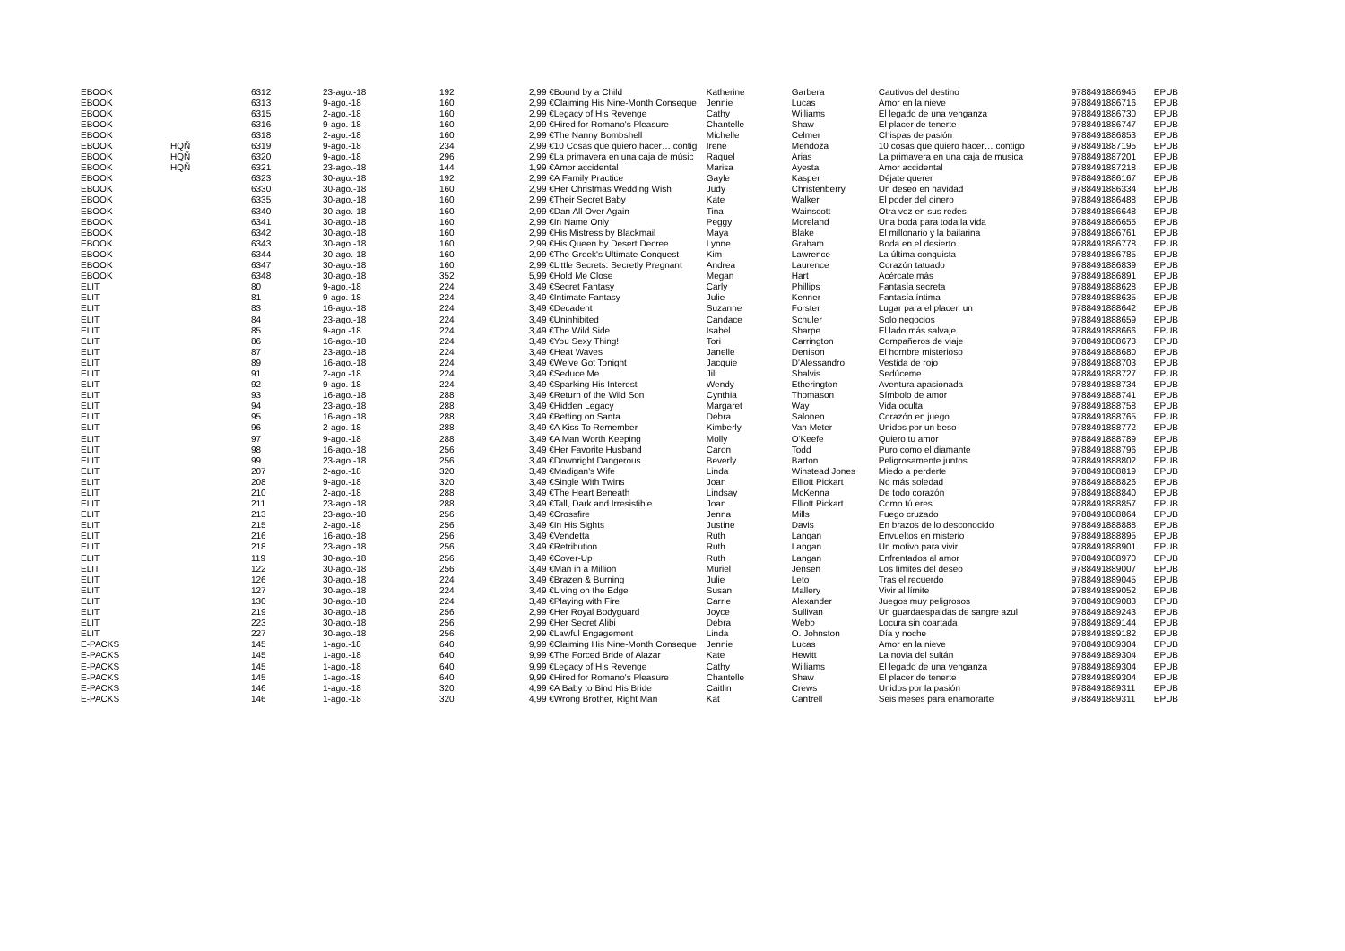| EBOOK | | 6312 | 23-ago.-18 | 192 | 2,99 € | Bound by a Child | Katherine | Garbera | Cautivos del destino | 9788491886945 | EPUB |
| EBOOK | | 6313 | 9-ago.-18 | 160 | 2,99 € | Claiming His Nine-Month Conseque | Jennie | Lucas | Amor en la nieve | 9788491886716 | EPUB |
| EBOOK | | 6315 | 2-ago.-18 | 160 | 2,99 € | Legacy of His Revenge | Cathy | Williams | El legado de una venganza | 9788491886730 | EPUB |
| EBOOK | | 6316 | 9-ago.-18 | 160 | 2,99 € | Hired for Romano's Pleasure | Chantelle | Shaw | El placer de tenerte | 9788491886747 | EPUB |
| EBOOK | | 6318 | 2-ago.-18 | 160 | 2,99 € | The Nanny Bombshell | Michelle | Celmer | Chispas de pasión | 9788491886853 | EPUB |
| EBOOK | HQÑ | 6319 | 9-ago.-18 | 234 | 2,99 € | 10 Cosas que quiero hacer… contig | Irene | Mendoza | 10 cosas que quiero hacer… contigo | 9788491887195 | EPUB |
| EBOOK | HQÑ | 6320 | 9-ago.-18 | 296 | 2,99 € | La primavera en una caja de músic | Raquel | Arias | La primavera en una caja de musica | 9788491887201 | EPUB |
| EBOOK | HQÑ | 6321 | 23-ago.-18 | 144 | 1,99 € | Amor accidental | Marisa | Ayesta | Amor accidental | 9788491887218 | EPUB |
| EBOOK | | 6323 | 30-ago.-18 | 192 | 2,99 € | A Family Practice | Gayle | Kasper | Déjate querer | 9788491886167 | EPUB |
| EBOOK | | 6330 | 30-ago.-18 | 160 | 2,99 € | Her Christmas Wedding Wish | Judy | Christenberry | Un deseo en navidad | 9788491886334 | EPUB |
| EBOOK | | 6335 | 30-ago.-18 | 160 | 2,99 € | Their Secret Baby | Kate | Walker | El poder del dinero | 9788491886488 | EPUB |
| EBOOK | | 6340 | 30-ago.-18 | 160 | 2,99 € | Dan All Over Again | Tina | Wainscott | Otra vez en sus redes | 9788491886648 | EPUB |
| EBOOK | | 6341 | 30-ago.-18 | 160 | 2,99 € | In Name Only | Peggy | Moreland | Una boda para toda la vida | 9788491886655 | EPUB |
| EBOOK | | 6342 | 30-ago.-18 | 160 | 2,99 € | His Mistress by Blackmail | Maya | Blake | El millonario y la bailarina | 9788491886761 | EPUB |
| EBOOK | | 6343 | 30-ago.-18 | 160 | 2,99 € | His Queen by Desert Decree | Lynne | Graham | Boda en el desierto | 9788491886778 | EPUB |
| EBOOK | | 6344 | 30-ago.-18 | 160 | 2,99 € | The Greek's Ultimate Conquest | Kim | Lawrence | La última conquista | 9788491886785 | EPUB |
| EBOOK | | 6347 | 30-ago.-18 | 160 | 2,99 € | Little Secrets: Secretly Pregnant | Andrea | Laurence | Corazón tatuado | 9788491886839 | EPUB |
| EBOOK | | 6348 | 30-ago.-18 | 352 | 5,99 € | Hold Me Close | Megan | Hart | Acércate más | 9788491886891 | EPUB |
| ELIT | | 80 | 9-ago.-18 | 224 | 3,49 € | Secret Fantasy | Carly | Phillips | Fantasía secreta | 9788491888628 | EPUB |
| ELIT | | 81 | 9-ago.-18 | 224 | 3,49 € | Intimate Fantasy | Julie | Kenner | Fantasía íntima | 9788491888635 | EPUB |
| ELIT | | 83 | 16-ago.-18 | 224 | 3,49 € | Decadent | Suzanne | Forster | Lugar para el placer, un | 9788491888642 | EPUB |
| ELIT | | 84 | 23-ago.-18 | 224 | 3,49 € | Uninhibited | Candace | Schuler | Solo negocios | 9788491888659 | EPUB |
| ELIT | | 85 | 9-ago.-18 | 224 | 3,49 € | The Wild Side | Isabel | Sharpe | El lado más salvaje | 9788491888666 | EPUB |
| ELIT | | 86 | 16-ago.-18 | 224 | 3,49 € | You Sexy Thing! | Tori | Carrington | Compañeros de viaje | 9788491888673 | EPUB |
| ELIT | | 87 | 23-ago.-18 | 224 | 3,49 € | Heat Waves | Janelle | Denison | El hombre misterioso | 9788491888680 | EPUB |
| ELIT | | 89 | 16-ago.-18 | 224 | 3,49 € | We've Got Tonight | Jacquie | D'Alessandro | Vestida de rojo | 9788491888703 | EPUB |
| ELIT | | 91 | 2-ago.-18 | 224 | 3,49 € | Seduce Me | Jill | Shalvis | Sedúceme | 9788491888727 | EPUB |
| ELIT | | 92 | 9-ago.-18 | 224 | 3,49 € | Sparking His Interest | Wendy | Etherington | Aventura apasionada | 9788491888734 | EPUB |
| ELIT | | 93 | 16-ago.-18 | 288 | 3,49 € | Return of the Wild Son | Cynthia | Thomason | Símbolo de amor | 9788491888741 | EPUB |
| ELIT | | 94 | 23-ago.-18 | 288 | 3,49 € | Hidden Legacy | Margaret | Way | Vida oculta | 9788491888758 | EPUB |
| ELIT | | 95 | 16-ago.-18 | 288 | 3,49 € | Betting on Santa | Debra | Salonen | Corazón en juego | 9788491888765 | EPUB |
| ELIT | | 96 | 2-ago.-18 | 288 | 3,49 € | A Kiss To Remember | Kimberly | Van Meter | Unidos por un beso | 9788491888772 | EPUB |
| ELIT | | 97 | 9-ago.-18 | 288 | 3,49 € | A Man Worth Keeping | Molly | O'Keefe | Quiero tu amor | 9788491888789 | EPUB |
| ELIT | | 98 | 16-ago.-18 | 256 | 3,49 € | Her Favorite Husband | Caron | Todd | Puro como el diamante | 9788491888796 | EPUB |
| ELIT | | 99 | 23-ago.-18 | 256 | 3,49 € | Downright Dangerous | Beverly | Barton | Peligrosamente juntos | 9788491888802 | EPUB |
| ELIT | | 207 | 2-ago.-18 | 320 | 3,49 € | Madigan's Wife | Linda | Winstead Jones | Miedo a perderte | 9788491888819 | EPUB |
| ELIT | | 208 | 9-ago.-18 | 320 | 3,49 € | Single With Twins | Joan | Elliott Pickart | No más soledad | 9788491888826 | EPUB |
| ELIT | | 210 | 2-ago.-18 | 288 | 3,49 € | The Heart Beneath | Lindsay | McKenna | De todo corazón | 9788491888840 | EPUB |
| ELIT | | 211 | 23-ago.-18 | 288 | 3,49 € | Tall, Dark and Irresistible | Joan | Elliott Pickart | Como tú eres | 9788491888857 | EPUB |
| ELIT | | 213 | 23-ago.-18 | 256 | 3,49 € | Crossfire | Jenna | Mills | Fuego cruzado | 9788491888864 | EPUB |
| ELIT | | 215 | 2-ago.-18 | 256 | 3,49 € | In His Sights | Justine | Davis | En brazos de lo desconocido | 9788491888888 | EPUB |
| ELIT | | 216 | 16-ago.-18 | 256 | 3,49 € | Vendetta | Ruth | Langan | Envueltos en misterio | 9788491888895 | EPUB |
| ELIT | | 218 | 23-ago.-18 | 256 | 3,49 € | Retribution | Ruth | Langan | Un motivo para vivir | 9788491888901 | EPUB |
| ELIT | | 119 | 30-ago.-18 | 256 | 3,49 € | Cover-Up | Ruth | Langan | Enfrentados al amor | 9788491888970 | EPUB |
| ELIT | | 122 | 30-ago.-18 | 256 | 3,49 € | Man in a Million | Muriel | Jensen | Los límites del deseo | 9788491889007 | EPUB |
| ELIT | | 126 | 30-ago.-18 | 224 | 3,49 € | Brazen & Burning | Julie | Leto | Tras el recuerdo | 9788491889045 | EPUB |
| ELIT | | 127 | 30-ago.-18 | 224 | 3,49 € | Living on the Edge | Susan | Mallery | Vivir al límite | 9788491889052 | EPUB |
| ELIT | | 130 | 30-ago.-18 | 224 | 3,49 € | Playing with Fire | Carrie | Alexander | Juegos muy peligrosos | 9788491889083 | EPUB |
| ELIT | | 219 | 30-ago.-18 | 256 | 2,99 € | Her Royal Bodyguard | Joyce | Sullivan | Un guardaespaldas de sangre azul | 9788491889243 | EPUB |
| ELIT | | 223 | 30-ago.-18 | 256 | 2,99 € | Her Secret Alibi | Debra | Webb | Locura sin coartada | 9788491889144 | EPUB |
| ELIT | | 227 | 30-ago.-18 | 256 | 2,99 € | Lawful Engagement | Linda | O. Johnston | Día y noche | 9788491889182 | EPUB |
| E-PACKS | | 145 | 1-ago.-18 | 640 | 9,99 € | Claiming His Nine-Month Conseque | Jennie | Lucas | Amor en la nieve | 9788491889304 | EPUB |
| E-PACKS | | 145 | 1-ago.-18 | 640 | 9,99 € | The Forced Bride of Alazar | Kate | Hewitt | La novia del sultán | 9788491889304 | EPUB |
| E-PACKS | | 145 | 1-ago.-18 | 640 | 9,99 € | Legacy of His Revenge | Cathy | Williams | El legado de una venganza | 9788491889304 | EPUB |
| E-PACKS | | 145 | 1-ago.-18 | 640 | 9,99 € | Hired for Romano's Pleasure | Chantelle | Shaw | El placer de tenerte | 9788491889304 | EPUB |
| E-PACKS | | 146 | 1-ago.-18 | 320 | 4,99 € | A Baby to Bind His Bride | Caitlin | Crews | Unidos por la pasión | 9788491889311 | EPUB |
| E-PACKS | | 146 | 1-ago.-18 | 320 | 4,99 € | Wrong Brother, Right Man | Kat | Cantrell | Seis meses para enamorarte | 9788491889311 | EPUB |